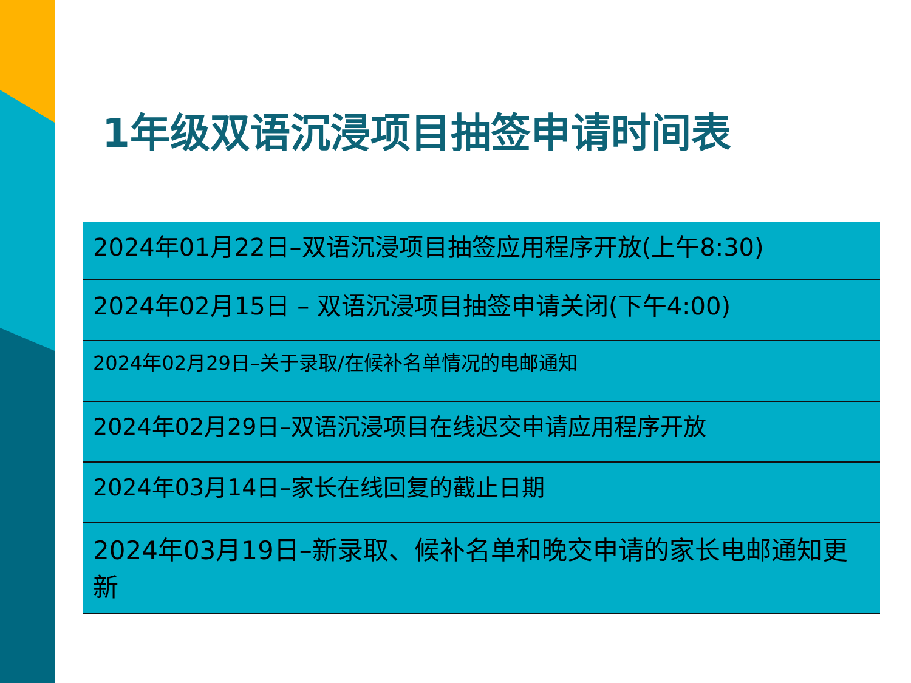1年级双语沉浸项目抽签申请时间表
| 2024年01月22日–双语沉浸项目抽签应用程序开放(上午8:30) |
| 2024年02月15日 – 双语沉浸项目抽签申请关闭(下午4:00) |
| 2024年02月29日–关于录取/在候补名单情况的电邮通知 |
| 2024年02月29日–双语沉浸项目在线迟交申请应用程序开放 |
| 2024年03月14日–家长在线回复的截止日期 |
| 2024年03月19日–新录取、候补名单和晚交申请的家长电邮通知更新 |